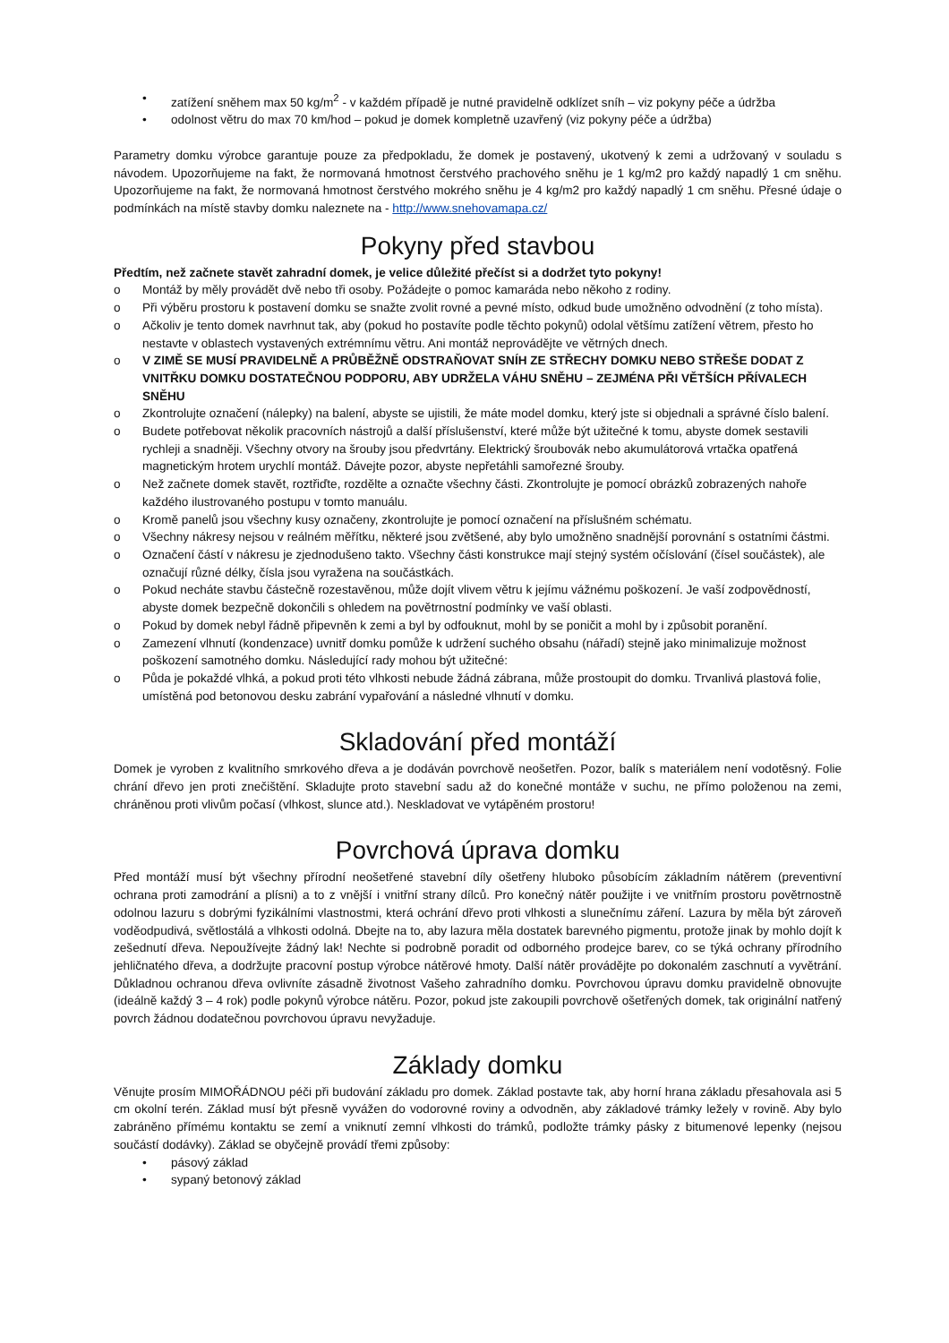• zatížení sněhem max 50 kg/m<sup>2</sup> - v každém případě je nutné pravidelně odklízet sníh – viz pokyny péče a údržba
• odolnost větru do max 70 km/hod – pokud je domek kompletně uzavřený (viz pokyny péče a údržba)
Parametry domku výrobce garantuje pouze za předpokladu, že domek je postavený, ukotvený k zemi a udržovaný v souladu s návodem. Upozorňujeme na fakt, že normovaná hmotnost čerstvého prachového sněhu je 1 kg/m2 pro každý napadlý 1 cm sněhu. Upozorňujeme na fakt, že normovaná hmotnost čerstvého mokrého sněhu je 4 kg/m2 pro každý napadlý 1 cm sněhu. Přesné údaje o podmínkách na místě stavby domku naleznete na - http://www.snehovamapa.cz/
Pokyny před stavbou
Předtím, než začnete stavět zahradní domek, je velice důležité přečíst si a dodržet tyto pokyny!
o Montáž by měly provádět dvě nebo tři osoby. Požádejte o pomoc kamaráda nebo někoho z rodiny.
o Při výběru prostoru k postavení domku se snažte zvolit rovné a pevné místo, odkud bude umožněno odvodnění (z toho místa).
o Ačkoliv je tento domek navrhnut tak, aby (pokud ho postavíte podle těchto pokynů) odolal většímu zatížení větrem, přesto ho nestavte v oblastech vystavených extrémnímu větru. Ani montáž neprovádějte ve větrných dnech.
o V ZIMĚ SE MUSÍ PRAVIDELNĚ A PRŮBĚŽNĚ ODSTRAŇOVAT SNÍH ZE STŘECHY DOMKU NEBO STŘEŠE DODAT Z VNITŘKU DOMKU DOSTATEČNOU PODPORU, ABY UDRŽELA VÁHU SNĚHU – ZEJMÉNA PŘI VĚTŠÍCH PŘÍVALECH SNĚHU
o Zkontrolujte označení (nálepky) na balení, abyste se ujistili, že máte model domku, který jste si objednali a správné číslo balení.
o Budete potřebovat několik pracovních nástrojů a další příslušenství, které může být užitečné k tomu, abyste domek sestavili rychleji a snadněji. Všechny otvory na šrouby jsou předvrtány. Elektrický šroubovák nebo akumulátorová vrtačka opatřená magnetickým hrotem urychlí montáž. Dávejte pozor, abyste nepřetáhli samořezné šrouby.
o Než začnete domek stavět, roztřiďte, rozdělte a označte všechny části. Zkontrolujte je pomocí obrázků zobrazených nahoře každého ilustrovaného postupu v tomto manuálu.
o Kromě panelů jsou všechny kusy označeny, zkontrolujte je pomocí označení na příslušném schématu.
o Všechny nákresy nejsou v reálném měřítku, některé jsou zvětšené, aby bylo umožněno snadnější porovnání s ostatními částmi.
o Označení částí v nákresu je zjednodušeno takto. Všechny části konstrukce mají stejný systém očíslování (čísel součástek), ale označují různé délky, čísla jsou vyražena na součástkách.
o Pokud necháte stavbu částečně rozestavěnou, může dojít vlivem větru k jejímu vážnému poškození. Je vaší zodpovědností, abyste domek bezpečně dokončili s ohledem na povětrnostní podmínky ve vaší oblasti.
o Pokud by domek nebyl řádně připevněn k zemi a byl by odfouknut, mohl by se poničit a mohl by i způsobit poranění.
o Zamezení vlhnutí (kondenzace) uvnitř domku pomůže k udržení suchého obsahu (nářadí) stejně jako minimalizuje možnost poškození samotného domku. Následující rady mohou být užitečné:
o Půda je pokaždé vlhká, a pokud proti této vlhkosti nebude žádná zábrana, může prostoupit do domku. Trvanlivá plastová folie, umístěná pod betonovou desku zabrání vypařování a následné vlhnutí v domku.
Skladování před montáží
Domek je vyroben z kvalitního smrkového dřeva a je dodáván povrchově neošetřen. Pozor, balík s materiálem není vodotěsný. Folie chrání dřevo jen proti znečištění. Skladujte proto stavební sadu až do konečné montáže v suchu, ne přímo položenou na zemi, chráněnou proti vlivům počasí (vlhkost, slunce atd.). Neskladovat ve vytápěném prostoru!
Povrchová úprava domku
Před montáží musí být všechny přírodní neošetřené stavební díly ošetřeny hluboko působícím základním nátěrem (preventivní ochrana proti zamodrání a plísni) a to z vnější i vnitřní strany dílců. Pro konečný nátěr použijte i ve vnitřním prostoru povětrnostně odolnou lazuru s dobrými fyzikálními vlastnostmi, která ochrání dřevo proti vlhkosti a slunečnímu záření. Lazura by měla být zároveň voděodpudivá, světlostálá a vlhkosti odolná. Dbejte na to, aby lazura měla dostatek barevného pigmentu, protože jinak by mohlo dojít k zešednutí dřeva. Nepoužívejte žádný lak! Nechte si podrobně poradit od odborného prodejce barev, co se týká ochrany přírodního jehličnatého dřeva, a dodržujte pracovní postup výrobce nátěrové hmoty. Další nátěr provádějte po dokonalém zaschnutí a vyvětrání. Důkladnou ochranou dřeva ovlivníte zásadně životnost Vašeho zahradního domku. Povrchovou úpravu domku pravidelně obnovujte (ideálně každý 3 – 4 rok) podle pokynů výrobce nátěru. Pozor, pokud jste zakoupili povrchově ošetřených domek, tak originální natřený povrch žádnou dodatečnou povrchovou úpravu nevyžaduje.
Základy domku
Věnujte prosím MIMOŘÁDNOU péči při budování základu pro domek. Základ postavte tak, aby horní hrana základu přesahovala asi 5 cm okolní terén. Základ musí být přesně vyvážen do vodorovné roviny a odvodněn, aby základové trámky ležely v rovině. Aby bylo zabráněno přímému kontaktu se zemí a vniknutí zemní vlhkosti do trámků, podložte trámky pásky z bitumenové lepenky (nejsou součástí dodávky). Základ se obyčejně provádí třemi způsoby:
• pásový základ
• sypaný betonový základ